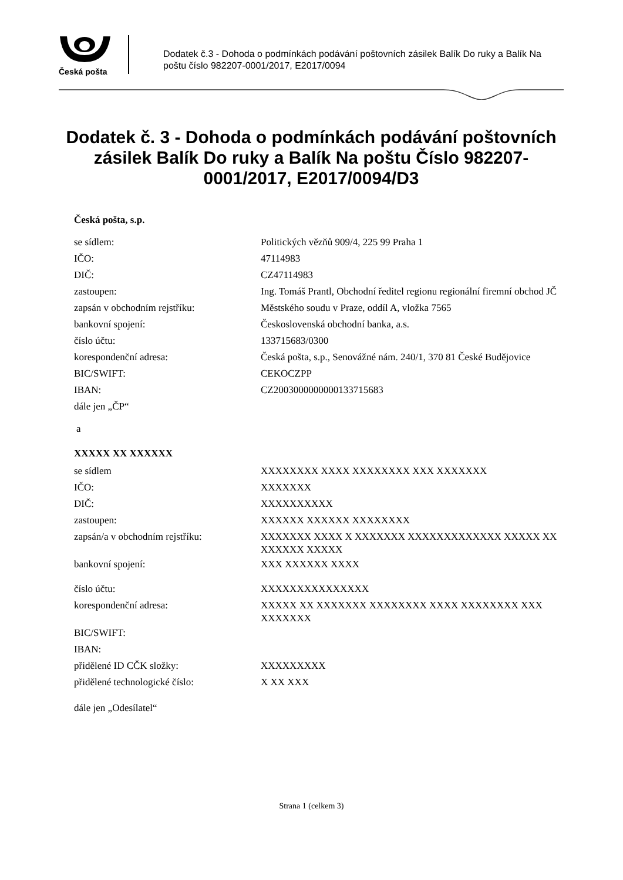Česká pošta
Dodatek č.3 - Dohoda o podmínkách podávání poštovních zásilek Balík Do ruky a Balík Na poštu číslo 982207-0001/2017, E2017/0094
Dodatek č. 3 - Dohoda o podmínkách podávání poštovních zásilek Balík Do ruky a Balík Na poštu Číslo 982207-0001/2017, E2017/0094/D3
Česká pošta, s.p.
se sídlem:
Politických vězňů 909/4, 225 99 Praha 1
IČO:
47114983
DIČ:
CZ47114983
zastoupen:
Ing. Tomáš Prantl, Obchodní ředitel regionu regionální firemní obchod JČ
zapsán v obchodním rejstříku:
Městského soudu v Praze, oddíl A, vložka 7565
bankovní spojení:
Československá obchodní banka, a.s.
číslo účtu:
133715683/0300
korespondenční adresa:
Česká pošta, s.p., Senovážné nám. 240/1, 370 81 České Budějovice
BIC/SWIFT:
CEKOCZPP
IBAN:
CZ2003000000000133715683
dále jen „ČP“
a
XXXXX XX XXXXXX
se sídlem
XXXXXXXX XXXX XXXXXXXX XXX XXXXXXX
IČO:
XXXXXXX
DIČ:
XXXXXXXXXX
zastoupen:
XXXXXX XXXXXX XXXXXXXX
zapsán/a v obchodním rejstříku:
XXXXXXX XXXX X XXXXXXX XXXXXXXXXXXXX XXXXX XX XXXXXX XXXXX
bankovní spojení:
XXX XXXXXX XXXX
číslo účtu:
XXXXXXXXXXXXXXX
korespondenční adresa:
XXXXX XX XXXXXXX XXXXXXXX XXXX XXXXXXXX XXX XXXXXXX
BIC/SWIFT:
IBAN:
přidělené ID CČK složky:
XXXXXXXXX
přidělené technologické číslo:
X XX XXX
dále jen „Odesílatel“
Strana 1 (celkem 3)